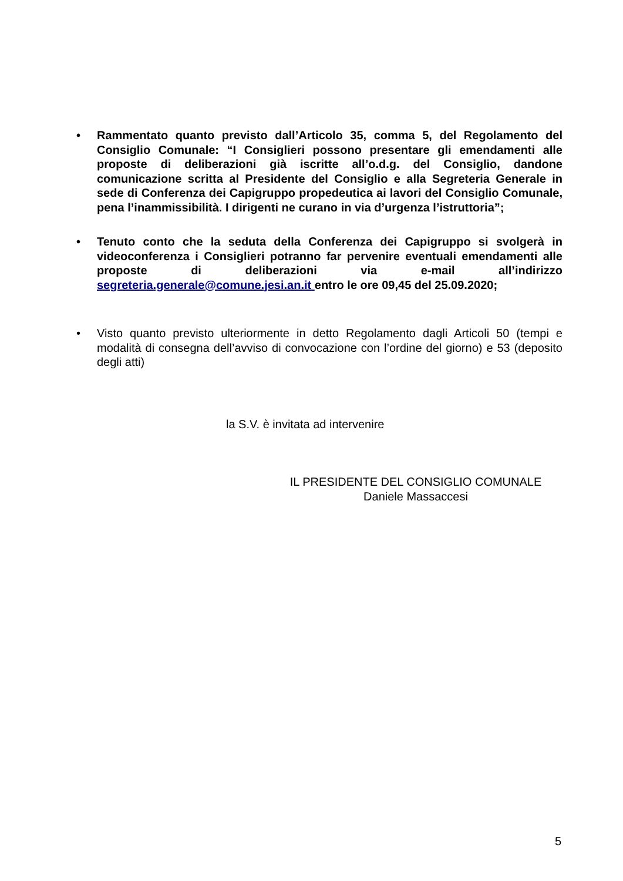• Rammentato quanto previsto dall’Articolo 35, comma 5, del Regolamento del Consiglio Comunale: “I Consiglieri possono presentare gli emendamenti alle proposte di deliberazioni già iscritte all’o.d.g. del Consiglio, dandone comunicazione scritta al Presidente del Consiglio e alla Segreteria Generale in sede di Conferenza dei Capigruppo propedeutica ai lavori del Consiglio Comunale, pena l’inammissibilità. I dirigenti ne curano in via d’urgenza l’istruttoria”;
• Tenuto conto che la seduta della Conferenza dei Capigruppo si svolgerà in videoconferenza i Consiglieri potranno far pervenire eventuali emendamenti alle proposte di deliberazioni via e-mail all’indirizzo segreteria.generale@comune.jesi.an.it entro le ore 09,45 del 25.09.2020;
• Visto quanto previsto ulteriormente in detto Regolamento dagli Articoli 50 (tempi e modalità di consegna dell’avviso di convocazione con l’ordine del giorno) e 53 (deposito degli atti)
la S.V. è invitata ad intervenire
IL PRESIDENTE DEL CONSIGLIO COMUNALE
Daniele Massaccesi
5